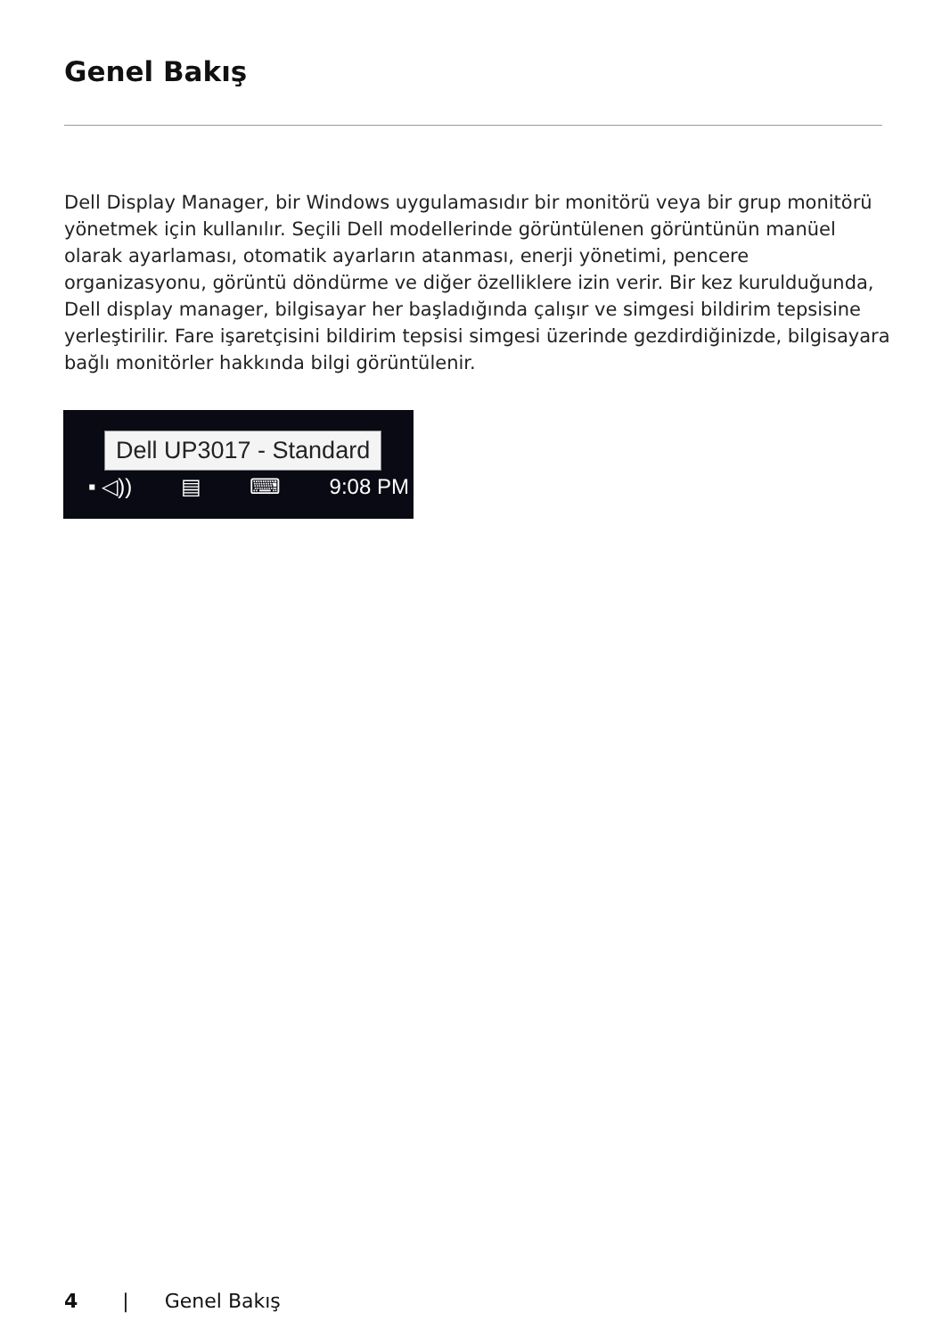Genel Bakış
Dell Display Manager, bir Windows uygulamasıdır bir monitörü veya bir grup monitörü yönetmek için kullanılır. Seçili Dell modellerinde görüntülenen görüntünün manüel olarak ayarlaması, otomatik ayarların atanması, enerji yönetimi, pencere organizasyonu, görüntü döndürme ve diğer özelliklere izin verir. Bir kez kurulduğunda, Dell display manager, bilgisayar her başladığında çalışır ve simgesi bildirim tepsisine yerleştirilir. Fare işaretçisini bildirim tepsisi simgesi üzerinde gezdirdiğinizde, bilgisayara bağlı monitörler hakkında bilgi görüntülenir.
Dell UP3017 - Standard
▪ ◁)) ▤ ⌨ 9:08 PM
4 | Genel Bakış